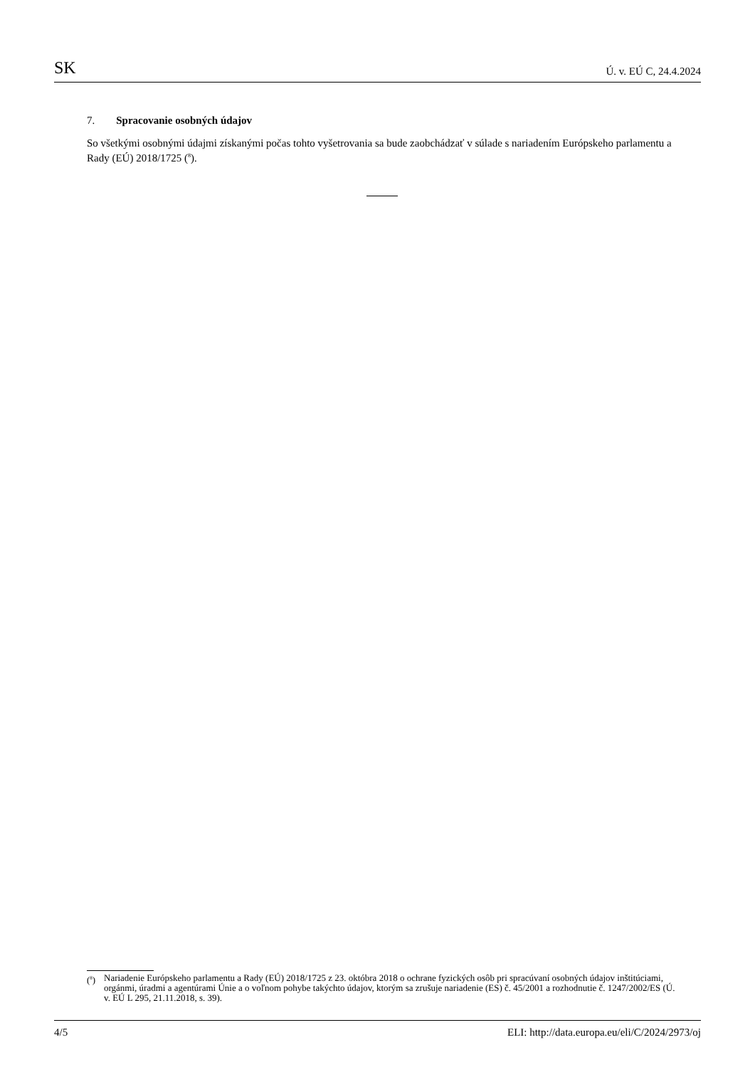SK Ú. v. EÚ C, 24.4.2024
7. Spracovanie osobných údajov
So všetkými osobnými údajmi získanými počas tohto vyšetrovania sa bude zaobchádzať v súlade s nariadením Európskeho parlamentu a Rady (EÚ) 2018/1725 (<sup>8</sup>).
(<sup>8</sup>) Nariadenie Európskeho parlamentu a Rady (EÚ) 2018/1725 z 23. októbra 2018 o ochrane fyzických osôb pri spracúvaní osobných údajov inštitúciami, orgánmi, úradmi a agentúrami Únie a o voľnom pohybe takýchto údajov, ktorým sa zrušuje nariadenie (ES) č. 45/2001 a rozhodnutie č. 1247/2002/ES (Ú. v. EÚ L 295, 21.11.2018, s. 39).
4/5 ELI: http://data.europa.eu/eli/C/2024/2973/oj